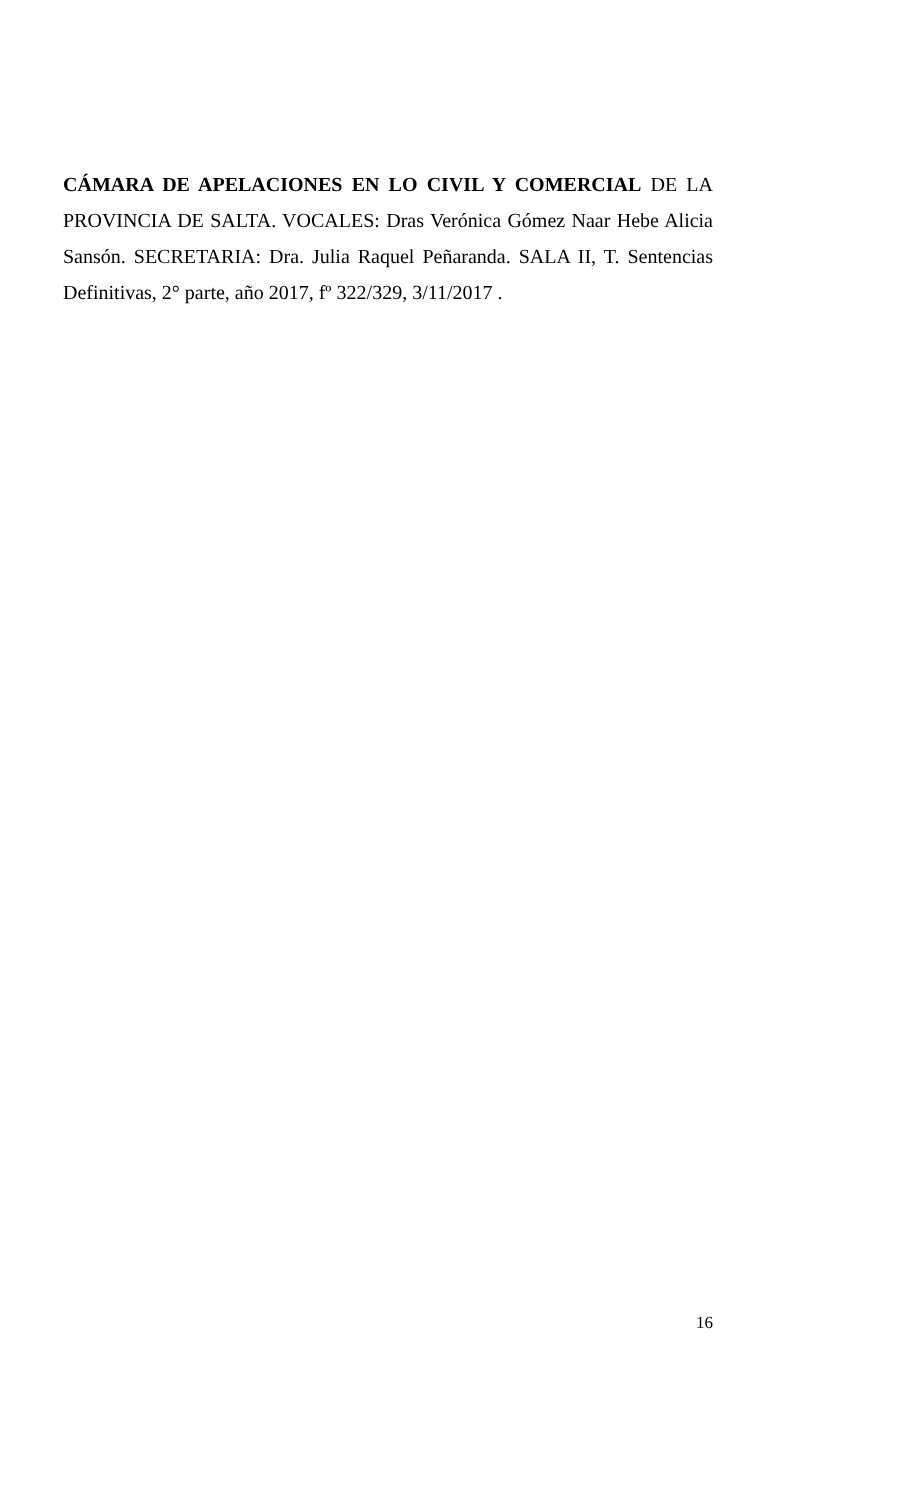CÁMARA DE APELACIONES EN LO CIVIL Y COMERCIAL DE LA PROVINCIA DE SALTA. VOCALES: Dras Verónica Gómez Naar Hebe Alicia Sansón. SECRETARIA: Dra. Julia Raquel Peñaranda. SALA II, T. Sentencias Definitivas, 2° parte, año 2017, fº 322/329, 3/11/2017 .
16